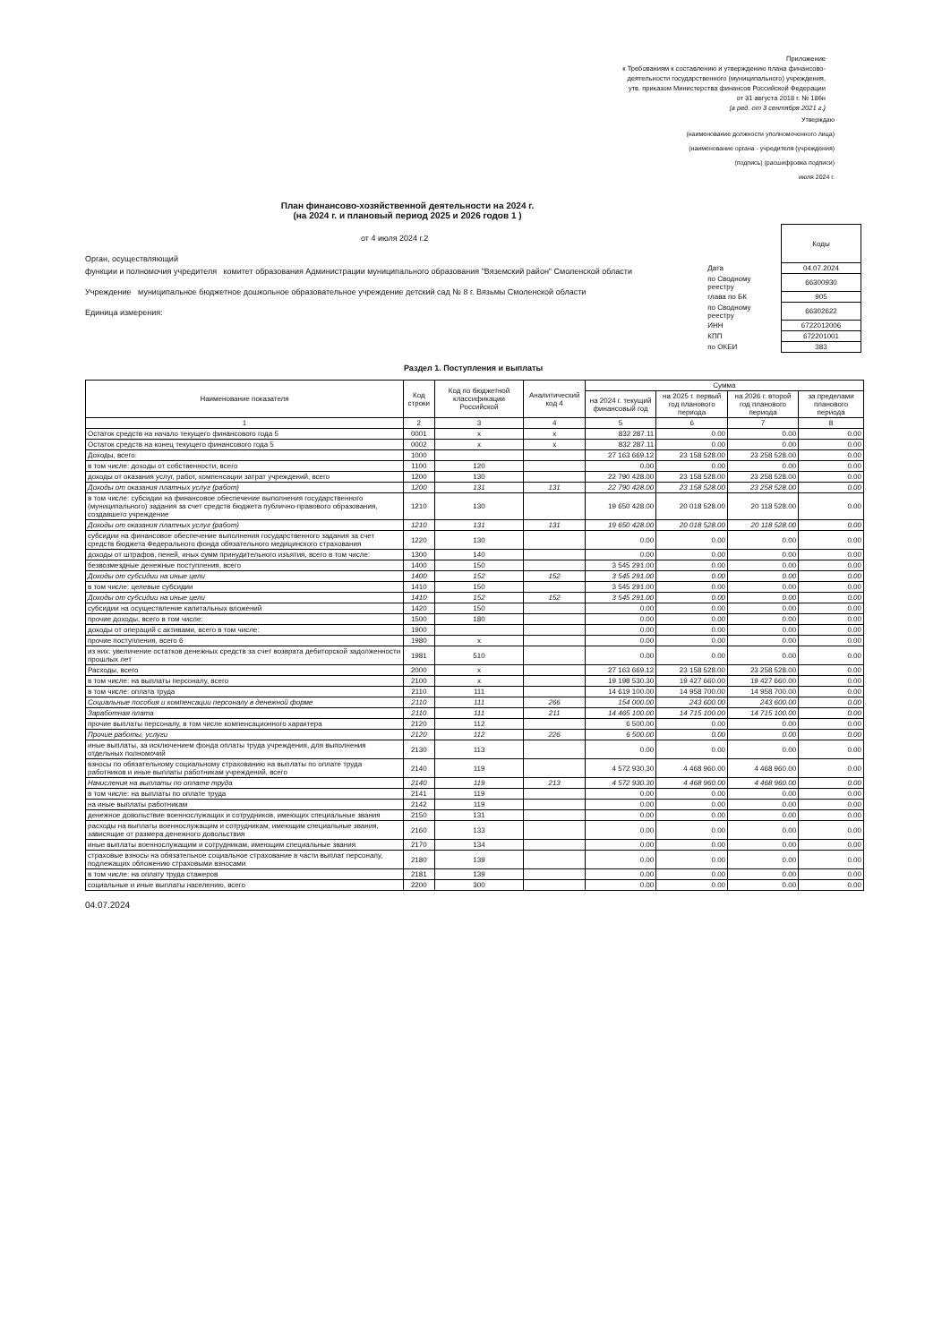Приложение
к Требованиям к составлению и утверждению плана финансово-
деятельности государственного (муниципального) учреждения,
утв. приказом Министерства финансов Российской Федерации
от 31 августа 2018 г. № 186н
(в ред. от 3 сентября 2021 г.)
Утверждаю
(наименование должности уполномоченного лица)
(наименование органа - учредителя (учреждения)
(подпись) (расшифровка подписи)
июля 2024 г.
План финансово-хозяйственной деятельности на 2024 г.
(на 2024 г. и плановый период 2025 и 2026 годов 1 )
от 4 июля 2024 г.2
Орган, осуществляющий
функции и полномочия учредителя комитет образования Администрации муниципального образования "Вяземский район" Смоленской области
Учреждение муниципальное бюджетное дошкольное образовательное учреждение детский сад № 8 г. Вязьмы Смоленской области
Единица измерения:
| | Коды |
| Дата | 04.07.2024 |
| по Сводному реестру | 66300930 |
| глава по БК | 905 |
| по Сводному реестру | 66302622 |
| ИНН | 6722012006 |
| КПП | 672201001 |
| по ОКЕИ | 383 |
Раздел 1. Поступления и выплаты
| Наименование показателя | Код строки | Код по бюджетной классификации Российской | Аналитический код 4 | Сумма | | | |
| --- | --- | --- | --- | --- | --- | --- | --- |
| | | | | на 2024 г. текущий финансовый год | на 2025 г. первый год планового периода | на 2026 г. второй год планового периода | за пределами планового периода |
| 1 | 2 | 3 | 4 | 5 | 6 | 7 | 8 |
| Остаток средств на начало текущего финансового года 5 | 0001 | x | x | 832 287.11 | 0.00 | 0.00 | 0.00 |
| Остаток средств на конец текущего финансового года 5 | 0002 | x | x | 832 287.11 | 0.00 | 0.00 | 0.00 |
| Доходы, всего: | 1000 | | | 27 163 669.12 | 23 158 528.00 | 23 258 528.00 | 0.00 |
| в том числе: доходы от собственности, всего | 1100 | 120 | | 0.00 | 0.00 | 0.00 | 0.00 |
| доходы от оказания услуг, работ, компенсации затрат учреждений, всего | 1200 | 130 | | 22 790 428.00 | 23 158 528.00 | 23 258 528.00 | 0.00 |
| Доходы от оказания платных услуг (работ) | 1200 | 131 | 131 | 22 790 428.00 | 23 158 528.00 | 23 258 528.00 | 0.00 |
| в том числе: субсидии на финансовое обеспечение выполнения государственного (муниципального) задания за счет средств бюджета публично-правового образования, создавшего учреждение | 1210 | 130 | | 19 650 428.00 | 20 018 528.00 | 20 118 528.00 | 0.00 |
| Доходы от оказания платных услуг (работ) | 1210 | 131 | 131 | 19 650 428.00 | 20 018 528.00 | 20 118 528.00 | 0.00 |
| субсидии на финансовое обеспечение выполнения государственного задания за счет средств бюджета Федерального фонда обязательного медицинского страхования | 1220 | 130 | | 0.00 | 0.00 | 0.00 | 0.00 |
| доходы от штрафов, пеней, иных сумм принудительного изъятия, всего в том числе: | 1300 | 140 | | 0.00 | 0.00 | 0.00 | 0.00 |
| безвозмездные денежные поступления, всего | 1400 | 150 | | 3 545 291.00 | 0.00 | 0.00 | 0.00 |
| Доходы от субсидии на иные цели | 1400 | 152 | 152 | 3 545 291.00 | 0.00 | 0.00 | 0.00 |
| в том числе: целевые субсидии | 1410 | 150 | | 3 545 291.00 | 0.00 | 0.00 | 0.00 |
| Доходы от субсидии на иные цели | 1410 | 152 | 152 | 3 545 291.00 | 0.00 | 0.00 | 0.00 |
| субсидии на осуществление капитальных вложений | 1420 | 150 | | 0.00 | 0.00 | 0.00 | 0.00 |
| прочие доходы, всего в том числе: | 1500 | 180 | | 0.00 | 0.00 | 0.00 | 0.00 |
| доходы от операций с активами, всего в том числе: | 1900 | | | 0.00 | 0.00 | 0.00 | 0.00 |
| прочие поступления, всего 6 | 1980 | x | | 0.00 | 0.00 | 0.00 | 0.00 |
| из них: увеличение остатков денежных средств за счет возврата дебиторской задолженности прошлых лет | 1981 | 510 | | 0.00 | 0.00 | 0.00 | 0.00 |
| Расходы, всего | 2000 | x | | 27 163 669.12 | 23 158 528.00 | 23 258 528.00 | 0.00 |
| в том числе: на выплаты персоналу, всего | 2100 | x | | 19 198 530.30 | 19 427 660.00 | 19 427 660.00 | 0.00 |
| в том числе: оплата труда | 2110 | 111 | | 14 619 100.00 | 14 958 700.00 | 14 958 700.00 | 0.00 |
| Социальные пособия и компенсации персоналу в денежной форме | 2110 | 111 | 266 | 154 000.00 | 243 600.00 | 243 600.00 | 0.00 |
| Заработная плата | 2110 | 111 | 211 | 14 465 100.00 | 14 715 100.00 | 14 715 100.00 | 0.00 |
| прочие выплаты персоналу, в том числе компенсационного характера | 2120 | 112 | | 6 500.00 | 0.00 | 0.00 | 0.00 |
| Прочие работы, услуги | 2120 | 112 | 226 | 6 500.00 | 0.00 | 0.00 | 0.00 |
| иные выплаты, за исключением фонда оплаты труда учреждения, для выполнения отдельных полномочий | 2130 | 113 | | 0.00 | 0.00 | 0.00 | 0.00 |
| взносы по обязательному социальному страхованию на выплаты по оплате труда работников и иные выплаты работникам учреждений, всего | 2140 | 119 | | 4 572 930.30 | 4 468 960.00 | 4 468 960.00 | 0.00 |
| Начисления на выплаты по оплате труда | 2140 | 119 | 213 | 4 572 930.30 | 4 468 960.00 | 4 468 960.00 | 0.00 |
| в том числе: на выплаты по оплате труда | 2141 | 119 | | 0.00 | 0.00 | 0.00 | 0.00 |
| на иные выплаты работникам | 2142 | 119 | | 0.00 | 0.00 | 0.00 | 0.00 |
| денежное довольствие военнослужащих и сотрудников, имеющих специальные звания | 2150 | 131 | | 0.00 | 0.00 | 0.00 | 0.00 |
| расходы на выплаты военнослужащим и сотрудникам, имеющим специальные звания, зависящие от размера денежного довольствия | 2160 | 133 | | 0.00 | 0.00 | 0.00 | 0.00 |
| иные выплаты военнослужащим и сотрудникам, имеющим специальные звания | 2170 | 134 | | 0.00 | 0.00 | 0.00 | 0.00 |
| страховые взносы на обязательное социальное страхование в части выплат персоналу, подлежащих обложению страховыми взносами | 2180 | 139 | | 0.00 | 0.00 | 0.00 | 0.00 |
| в том числе: на оплату труда стажеров | 2181 | 139 | | 0.00 | 0.00 | 0.00 | 0.00 |
| социальные и иные выплаты населению, всего | 2200 | 300 | | 0.00 | 0.00 | 0.00 | 0.00 |
04.07.2024